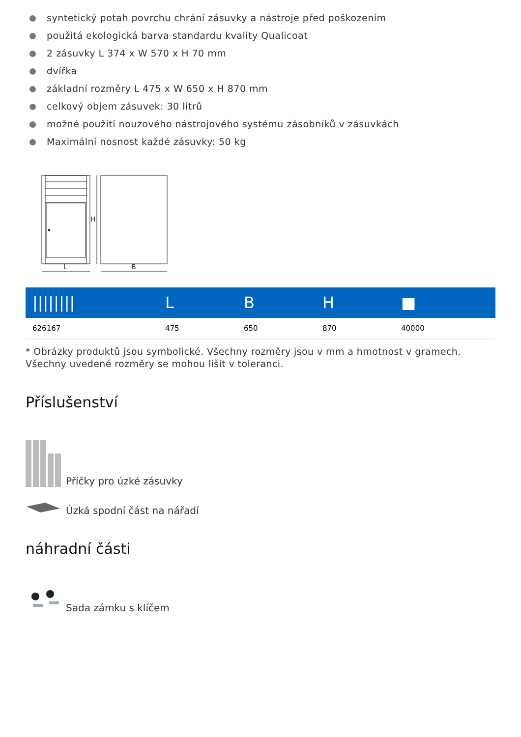syntetický potah povrchu chrání zásuvky a nástroje před poškozením
použitá ekologická barva standardu kvality Qualicoat
2 zásuvky L 374 x W 570 x H 70 mm
dvířka
základní rozměry L 475 x W 650 x H 870 mm
celkový objem zásuvek: 30 litrů
možné použití nouzového nástrojového systému zásobníků v zásuvkách
Maximální nosnost každé zásuvky: 50 kg
H
L
B
| //////// | L | B | H | ■ |
| --- | --- | --- | --- | --- |
| 626167 | 475 | 650 | 870 | 40000 |
* Obrázky produktů jsou symbolické. Všechny rozměry jsou v mm a hmotnost v gramech. Všechny uvedené rozměry se mohou lišit v toleranci.
Příslušenství
Příčky pro úzké zásuvky
Úzká spodní část na nářadí
náhradní části
Sada zámku s klíčem